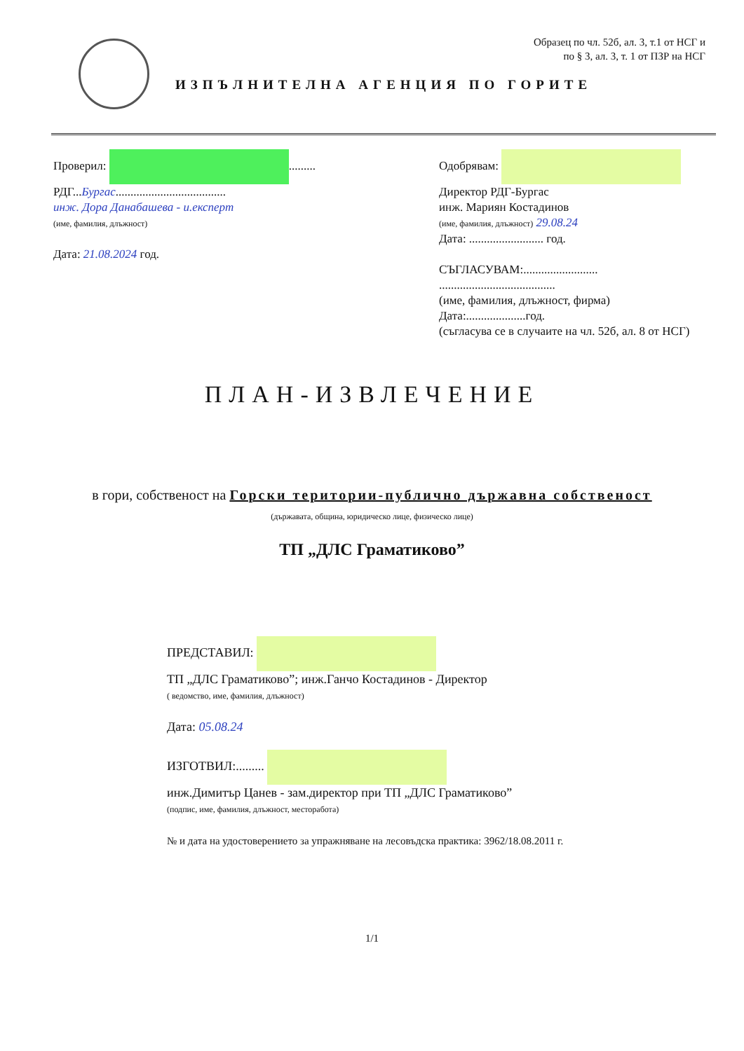Образец по чл. 52б, ал. 3, т.1 от НСГ и
по § 3, ал. 3, т. 1 от ПЗР на НСГ
ИЗПЪЛНИТЕЛНА АГЕНЦИЯ ПО ГОРИТЕ
Проверил: .........
РДГ...Бургас.....................................
инж. Дора Данабашева - и.експерт
(име, фамилия, длъжност)
Дата: 21.08.2024 год.
Одобрявам:
Директор РДГ-Бургас
инж. Мариян Костадинов
(име, фамилия, длъжност) 29.08.24
Дата: ......................... год.
СЪГЛАСУВАМ:.........................
.......................................
(име, фамилия, длъжност, фирма)
Дата:....................год.
(съгласува се в случаите на чл. 52б, ал. 8 от НСГ)
ПЛАН-ИЗВЛЕЧЕНИЕ
в гори, собственост на Горски територии-публично държавна собственост
(държавата, община, юридическо лице, физическо лице)
ТП „ДЛС Граматиково”
ПРЕДСТАВИЛ:
ТП „ДЛС Граматиково”; инж.Ганчо Костадинов - Директор
( ведомство, име, фамилия, длъжност)
Дата: 05.08.24
ИЗГОТВИЛ:.........
инж.Димитър Цанев - зам.директор при ТП „ДЛС Граматиково”
(подпис, име, фамилия, длъжност, месторабота)
№ и дата на удостоверението за упражняване на лесовъдска практика: 3962/18.08.2011 г.
1/1